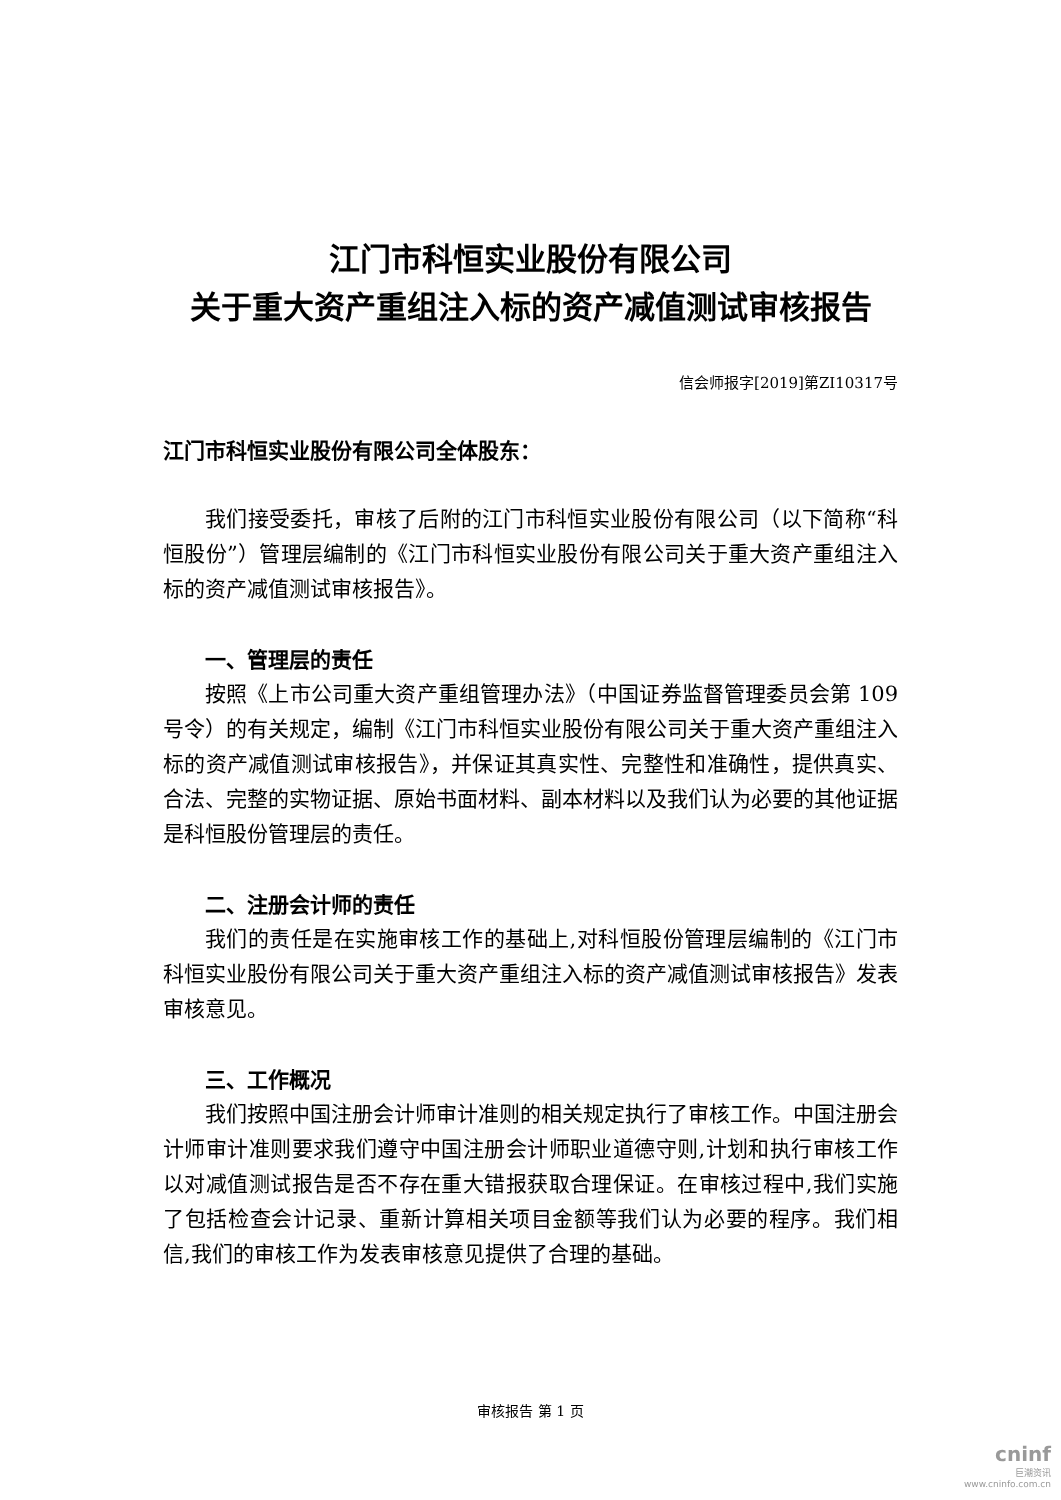江门市科恒实业股份有限公司
关于重大资产重组注入标的资产减值测试审核报告
信会师报字[2019]第ZI10317号
江门市科恒实业股份有限公司全体股东：
我们接受委托，审核了后附的江门市科恒实业股份有限公司（以下简称“科恒股份”）管理层编制的《江门市科恒实业股份有限公司关于重大资产重组注入标的资产减值测试审核报告》。
一、管理层的责任
按照《上市公司重大资产重组管理办法》（中国证券监督管理委员会第 109 号令）的有关规定，编制《江门市科恒实业股份有限公司关于重大资产重组注入标的资产减值测试审核报告》，并保证其真实性、完整性和准确性，提供真实、合法、完整的实物证据、原始书面材料、副本材料以及我们认为必要的其他证据是科恒股份管理层的责任。
二、注册会计师的责任
我们的责任是在实施审核工作的基础上,对科恒股份管理层编制的《江门市科恒实业股份有限公司关于重大资产重组注入标的资产减值测试审核报告》发表审核意见。
三、工作概况
我们按照中国注册会计师审计准则的相关规定执行了审核工作。中国注册会计师审计准则要求我们遵守中国注册会计师职业道德守则,计划和执行审核工作以对减值测试报告是否不存在重大错报获取合理保证。在审核过程中,我们实施了包括检查会计记录、重新计算相关项目金额等我们认为必要的程序。我们相信,我们的审核工作为发表审核意见提供了合理的基础。
审核报告 第 1 页
cninf
巨潮资讯
www.cninfo.com.cn